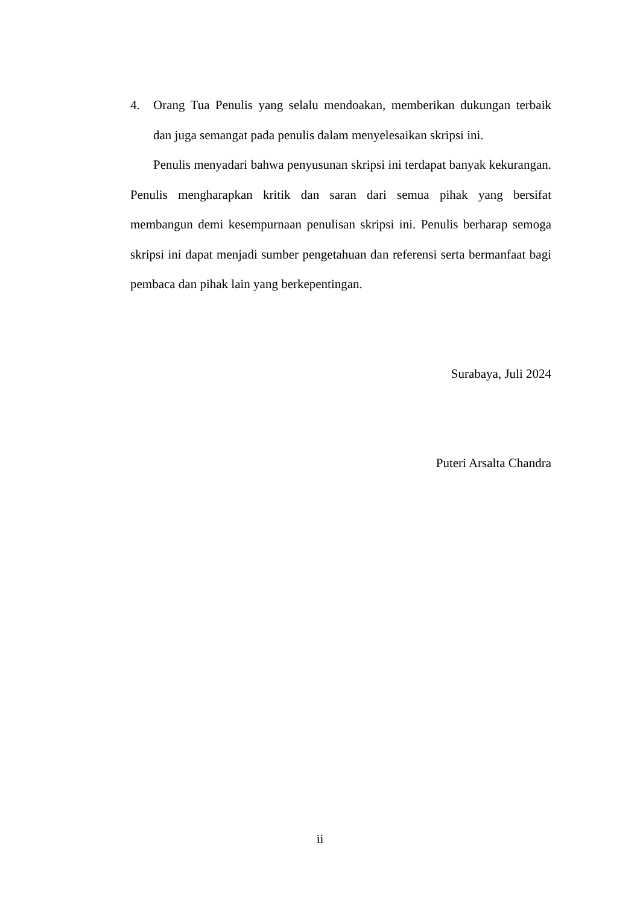4. Orang Tua Penulis yang selalu mendoakan, memberikan dukungan terbaik dan juga semangat pada penulis dalam menyelesaikan skripsi ini.
Penulis menyadari bahwa penyusunan skripsi ini terdapat banyak kekurangan. Penulis mengharapkan kritik dan saran dari semua pihak yang bersifat membangun demi kesempurnaan penulisan skripsi ini. Penulis berharap semoga skripsi ini dapat menjadi sumber pengetahuan dan referensi serta bermanfaat bagi pembaca dan pihak lain yang berkepentingan.
Surabaya, Juli 2024
Puteri Arsalta Chandra
ii